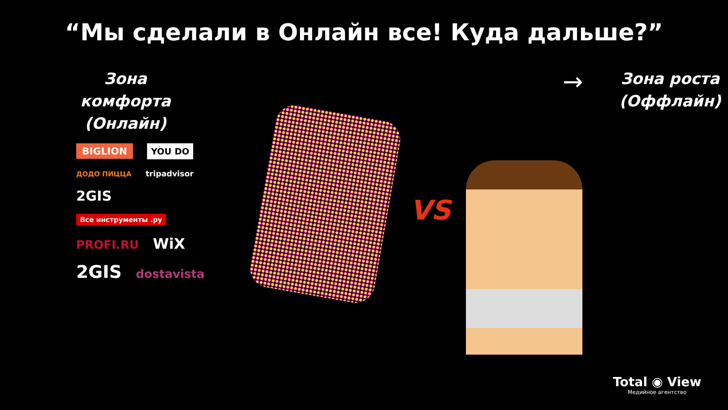“Мы сделали в Онлайн все! Куда дальше?”
Зона комфорта
(Онлайн)
→
Зона роста
(Оффлайн)
BIGLION YOU DO ДОДО ПИЦЦА tripadvisor 2GIS Все инструменты .ру PROFI.RU WiX 2GIS dostavista
VS
Total ◉ View
Медийное агентство